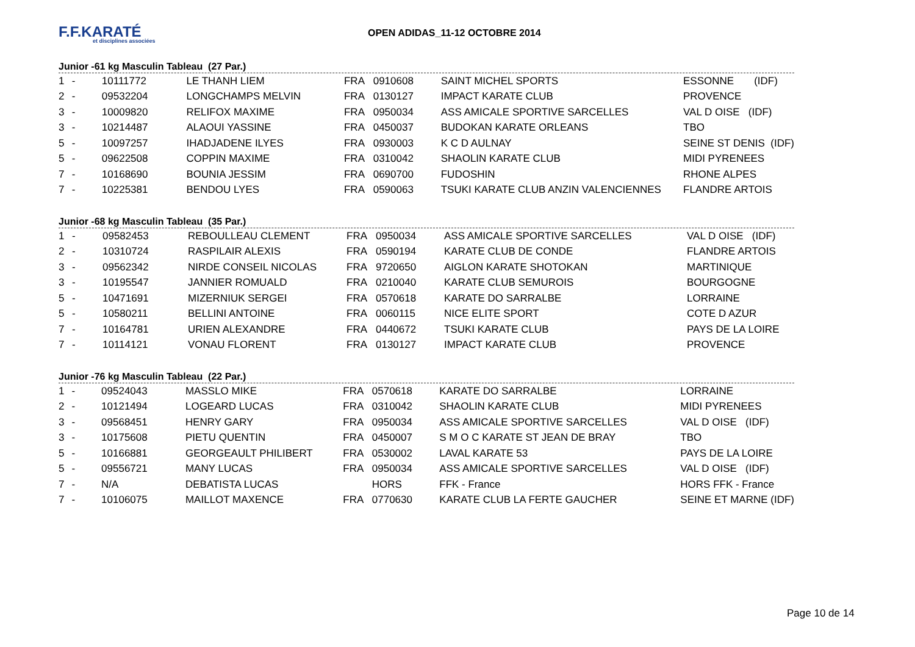F.F.KARATÉ
et disciplines associées
OPEN ADIDAS_11-12 OCTOBRE 2014
Junior -61 kg Masculin Tableau (27 Par.)
| 1 | - | 10111772 | LE THANH LIEM | FRA | 0910608 | SAINT MICHEL SPORTS | ESSONNE (IDF) |
| 2 | - | 09532204 | LONGCHAMPS MELVIN | FRA | 0130127 | IMPACT KARATE CLUB | PROVENCE |
| 3 | - | 10009820 | RELIFOX MAXIME | FRA | 0950034 | ASS AMICALE SPORTIVE SARCELLES | VAL D OISE (IDF) |
| 3 | - | 10214487 | ALAOUI YASSINE | FRA | 0450037 | BUDOKAN KARATE ORLEANS | TBO |
| 5 | - | 10097257 | IHADJADENE ILYES | FRA | 0930003 | K C D AULNAY | SEINE ST DENIS (IDF) |
| 5 | - | 09622508 | COPPIN MAXIME | FRA | 0310042 | SHAOLIN KARATE CLUB | MIDI PYRENEES |
| 7 | - | 10168690 | BOUNIA JESSIM | FRA | 0690700 | FUDOSHIN | RHONE ALPES |
| 7 | - | 10225381 | BENDOU LYES | FRA | 0590063 | TSUKI KARATE CLUB ANZIN VALENCIENNES | FLANDRE ARTOIS |
Junior -68 kg Masculin Tableau (35 Par.)
| 1 | - | 09582453 | REBOULLEAU CLEMENT | FRA | 0950034 | ASS AMICALE SPORTIVE SARCELLES | VAL D OISE (IDF) |
| 2 | - | 10310724 | RASPILAIR ALEXIS | FRA | 0590194 | KARATE CLUB DE CONDE | FLANDRE ARTOIS |
| 3 | - | 09562342 | NIRDE CONSEIL NICOLAS | FRA | 9720650 | AIGLON KARATE SHOTOKAN | MARTINIQUE |
| 3 | - | 10195547 | JANNIER ROMUALD | FRA | 0210040 | KARATE CLUB SEMUROIS | BOURGOGNE |
| 5 | - | 10471691 | MIZERNIUK SERGEI | FRA | 0570618 | KARATE DO SARRALBE | LORRAINE |
| 5 | - | 10580211 | BELLINI ANTOINE | FRA | 0060115 | NICE ELITE SPORT | COTE D AZUR |
| 7 | - | 10164781 | URIEN ALEXANDRE | FRA | 0440672 | TSUKI KARATE CLUB | PAYS DE LA LOIRE |
| 7 | - | 10114121 | VONAU FLORENT | FRA | 0130127 | IMPACT KARATE CLUB | PROVENCE |
Junior -76 kg Masculin Tableau (22 Par.)
| 1 | - | 09524043 | MASSLO MIKE | FRA | 0570618 | KARATE DO SARRALBE | LORRAINE |
| 2 | - | 10121494 | LOGEARD LUCAS | FRA | 0310042 | SHAOLIN KARATE CLUB | MIDI PYRENEES |
| 3 | - | 09568451 | HENRY GARY | FRA | 0950034 | ASS AMICALE SPORTIVE SARCELLES | VAL D OISE (IDF) |
| 3 | - | 10175608 | PIETU QUENTIN | FRA | 0450007 | S M O C KARATE ST JEAN DE BRAY | TBO |
| 5 | - | 10166881 | GEORGEAULT PHILIBERT | FRA | 0530002 | LAVAL KARATE 53 | PAYS DE LA LOIRE |
| 5 | - | 09556721 | MANY LUCAS | FRA | 0950034 | ASS AMICALE SPORTIVE SARCELLES | VAL D OISE (IDF) |
| 7 | - | N/A | DEBATISTA LUCAS | | HORS | FFK - France | HORS FFK - France |
| 7 | - | 10106075 | MAILLOT MAXENCE | FRA | 0770630 | KARATE CLUB LA FERTE GAUCHER | SEINE ET MARNE (IDF) |
Page 10 de 14